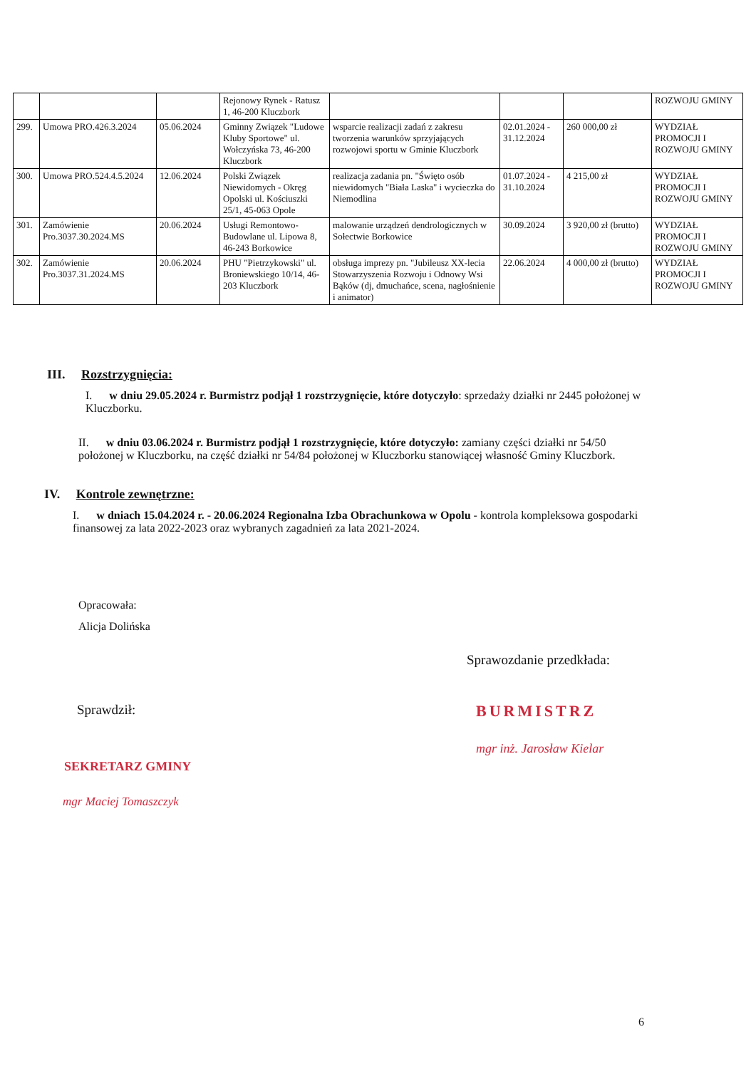| | | | Rejonowy Rynek - Ratusz 1, 46-200 Kluczbork | | | | ROZWOJU GMINY |
| 299. | Umowa PRO.426.3.2024 | 05.06.2024 | Gminny Związek "Ludowe Kluby Sportowe" ul. Wołczyńska 73, 46-200 Kluczbork | wsparcie realizacji zadań z zakresu tworzenia warunków sprzyjających rozwojowi sportu w Gminie Kluczbork | 02.01.2024 - 31.12.2024 | 260 000,00 zł | WYDZIAŁ PROMOCJI I ROZWOJU GMINY |
| 300. | Umowa PRO.524.4.5.2024 | 12.06.2024 | Polski Związek Niewidomych - Okręg Opolski ul. Kościuszki 25/1, 45-063 Opole | realizacja zadania pn. "Święto osób niewidomych "Biała Laska" i wycieczka do Niemodlina | 01.07.2024 - 31.10.2024 | 4 215,00 zł | WYDZIAŁ PROMOCJI I ROZWOJU GMINY |
| 301. | Zamówienie Pro.3037.30.2024.MS | 20.06.2024 | Usługi Remontowo-Budowlane ul. Lipowa 8, 46-243 Borkowice | malowanie urządzeń dendrologicznych w Sołectwie Borkowice | 30.09.2024 | 3 920,00 zł (brutto) | WYDZIAŁ PROMOCJI I ROZWOJU GMINY |
| 302. | Zamówienie Pro.3037.31.2024.MS | 20.06.2024 | PHU "Pietrzykowski" ul. Broniewskiego 10/14, 46-203 Kluczbork | obsługa imprezy pn. "Jubileusz XX-lecia Stowarzyszenia Rozwoju i Odnowy Wsi Bąków (dj, dmuchańce, scena, nagłośnienie i animator) | 22.06.2024 | 4 000,00 zł (brutto) | WYDZIAŁ PROMOCJI I ROZWOJU GMINY |
III. Rozstrzygnięcia:
I. w dniu 29.05.2024 r. Burmistrz podjął 1 rozstrzygnięcie, które dotyczyło: sprzedaży działki nr 2445 położonej w Kluczborku.
II. w dniu 03.06.2024 r. Burmistrz podjął 1 rozstrzygnięcie, które dotyczyło: zamiany części działki nr 54/50 położonej w Kluczborku, na część działki nr 54/84 położonej w Kluczborku stanowiącej własność Gminy Kluczbork.
IV. Kontrole zewnętrzne:
I. w dniach 15.04.2024 r. - 20.06.2024 Regionalna Izba Obrachunkowa w Opolu - kontrola kompleksowa gospodarki finansowej za lata 2022-2023 oraz wybranych zagadnień za lata 2021-2024.
Opracowała:
Alicja Dolińska
Sprawozdanie przedkłada:
Sprawdził: BURMISTRZ
mgr inż. Jarosław Kielar
SEKRETARZ GMINY
mgr Maciej Tomaszczyk
6